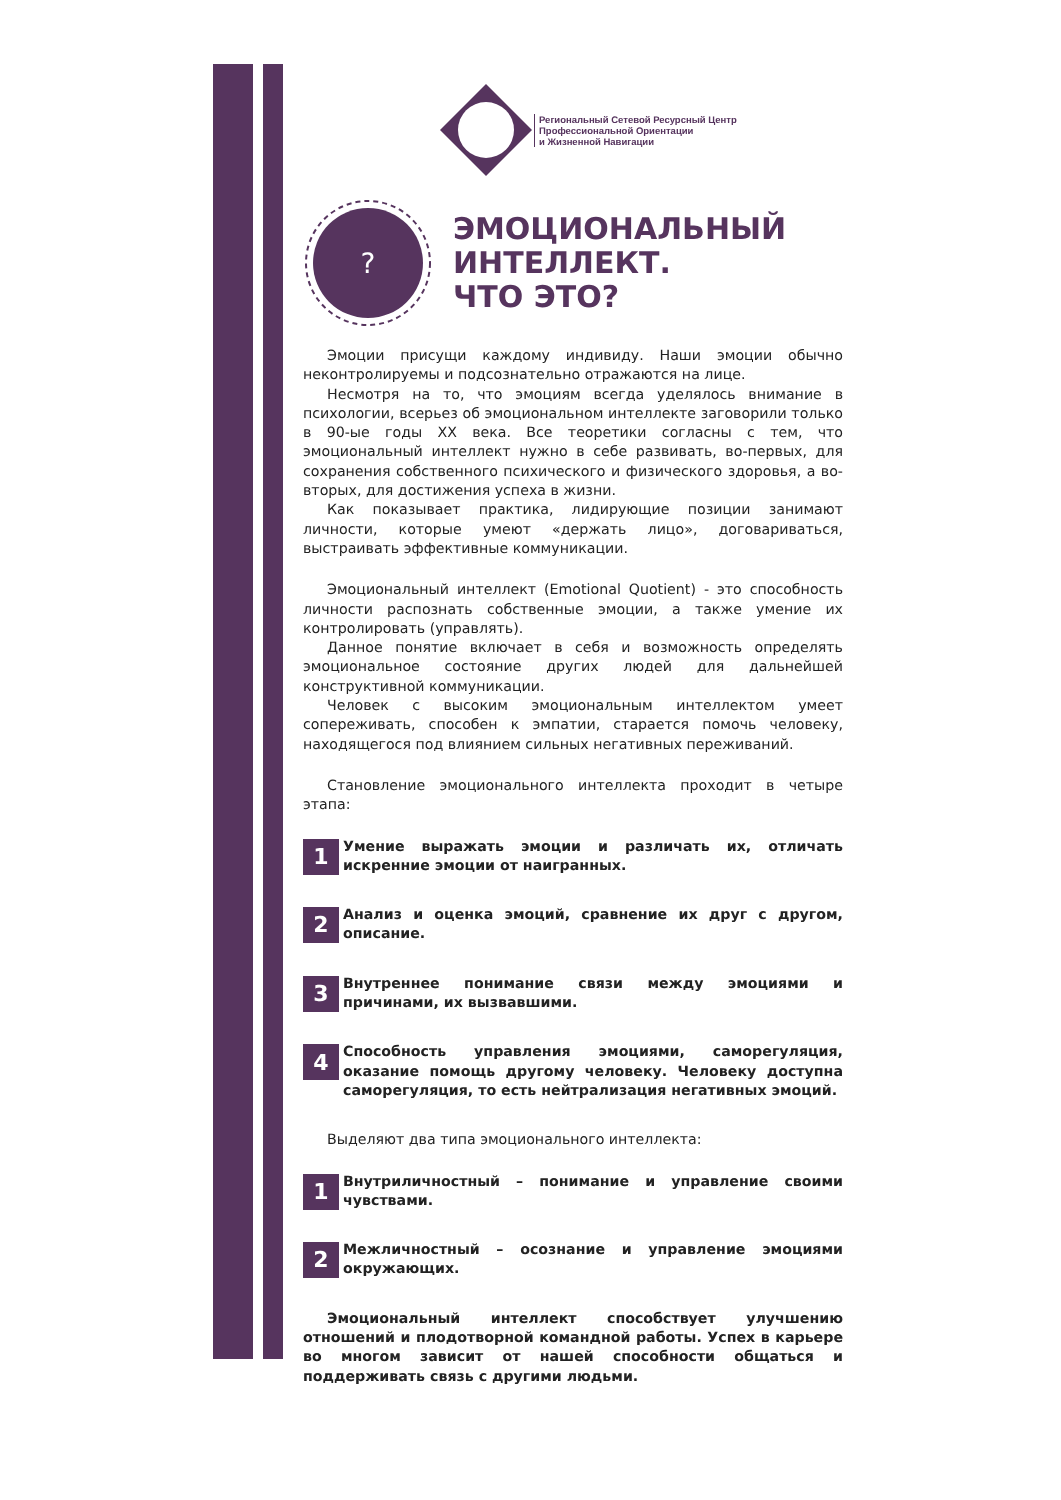Региональный Сетевой Ресурсный Центр
Профессиональной Ориентации
и Жизненной Навигации
?
ЭМОЦИОНАЛЬНЫЙ
ИНТЕЛЛЕКТ.
ЧТО ЭТО?
Эмоции присущи каждому индивиду. Наши эмоции обычно неконтролируемы и подсознательно отражаются на лице.
Несмотря на то, что эмоциям всегда уделялось внимание в психологии, всерьез об эмоциональном интеллекте заговорили только в 90-ые годы XX века. Все теоретики согласны с тем, что эмоциональный интеллект нужно в себе развивать, во-первых, для сохранения собственного психического и физического здоровья, а во-вторых, для достижения успеха в жизни.
Как показывает практика, лидирующие позиции занимают личности, которые умеют «держать лицо», договариваться, выстраивать эффективные коммуникации.
Эмоциональный интеллект (Emotional Quotient) - это способность личности распознать собственные эмоции, а также умение их контролировать (управлять).
Данное понятие включает в себя и возможность определять эмоциональное состояние других людей для дальнейшей конструктивной коммуникации.
Человек с высоким эмоциональным интеллектом умеет сопереживать, способен к эмпатии, старается помочь человеку, находящегося под влиянием сильных негативных переживаний.
Становление эмоционального интеллекта проходит в четыре этапа:
1
Умение выражать эмоции и различать их, отличать искренние эмоции от наигранных.
2
Анализ и оценка эмоций, сравнение их друг с другом, описание.
3
Внутреннее понимание связи между эмоциями и причинами, их вызвавшими.
4
Способность управления эмоциями, саморегуляция, оказание помощь другому человеку. Человеку доступна саморегуляция, то есть нейтрализация негативных эмоций.
Выделяют два типа эмоционального интеллекта:
1
Внутриличностный – понимание и управление своими чувствами.
2
Межличностный – осознание и управление эмоциями окружающих.
Эмоциональный интеллект способствует улучшению отношений и плодотворной командной работы. Успех в карьере во многом зависит от нашей способности общаться и поддерживать связь с другими людьми.